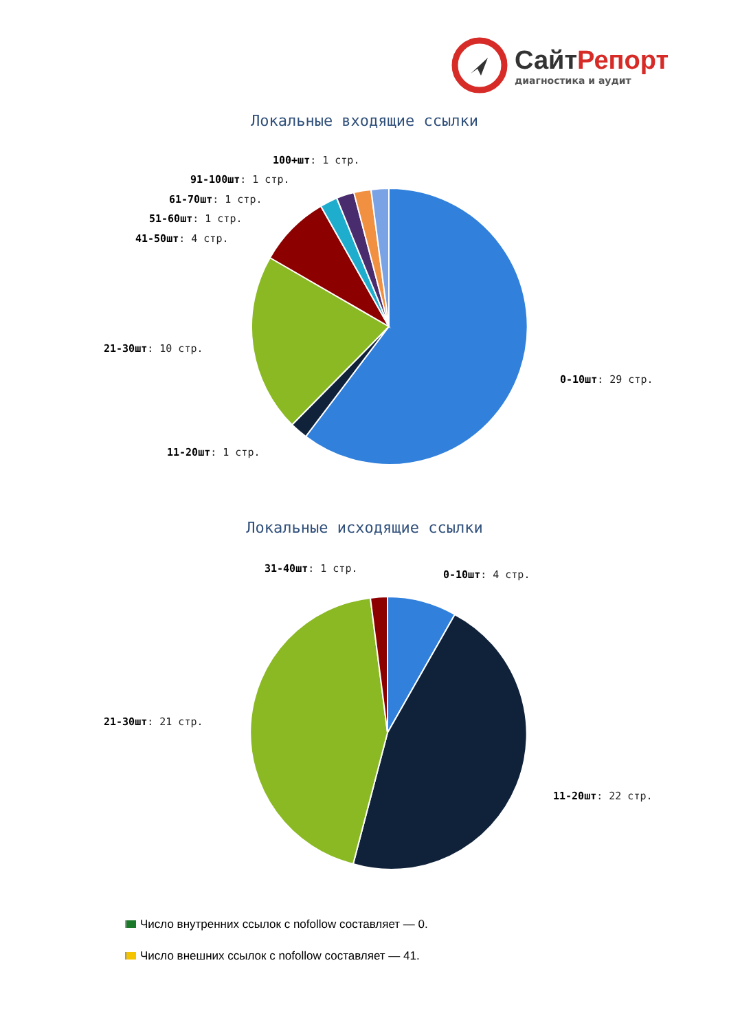СайтРепорт
диагностика и аудит
Локальные входящие ссылки
100+шт: 1 стр.
91-100шт: 1 стр.
61-70шт: 1 стр.
51-60шт: 1 стр.
41-50шт: 4 стр.
21-30шт: 10 стр.
0-10шт: 29 стр.
11-20шт: 1 стр.
Локальные исходящие ссылки
31-40шт: 1 стр.
0-10шт: 4 стр.
21-30шт: 21 стр.
11-20шт: 22 стр.
Число внутренних ссылок с nofollow составляет — 0.
Число внешних ссылок с nofollow составляет — 41.